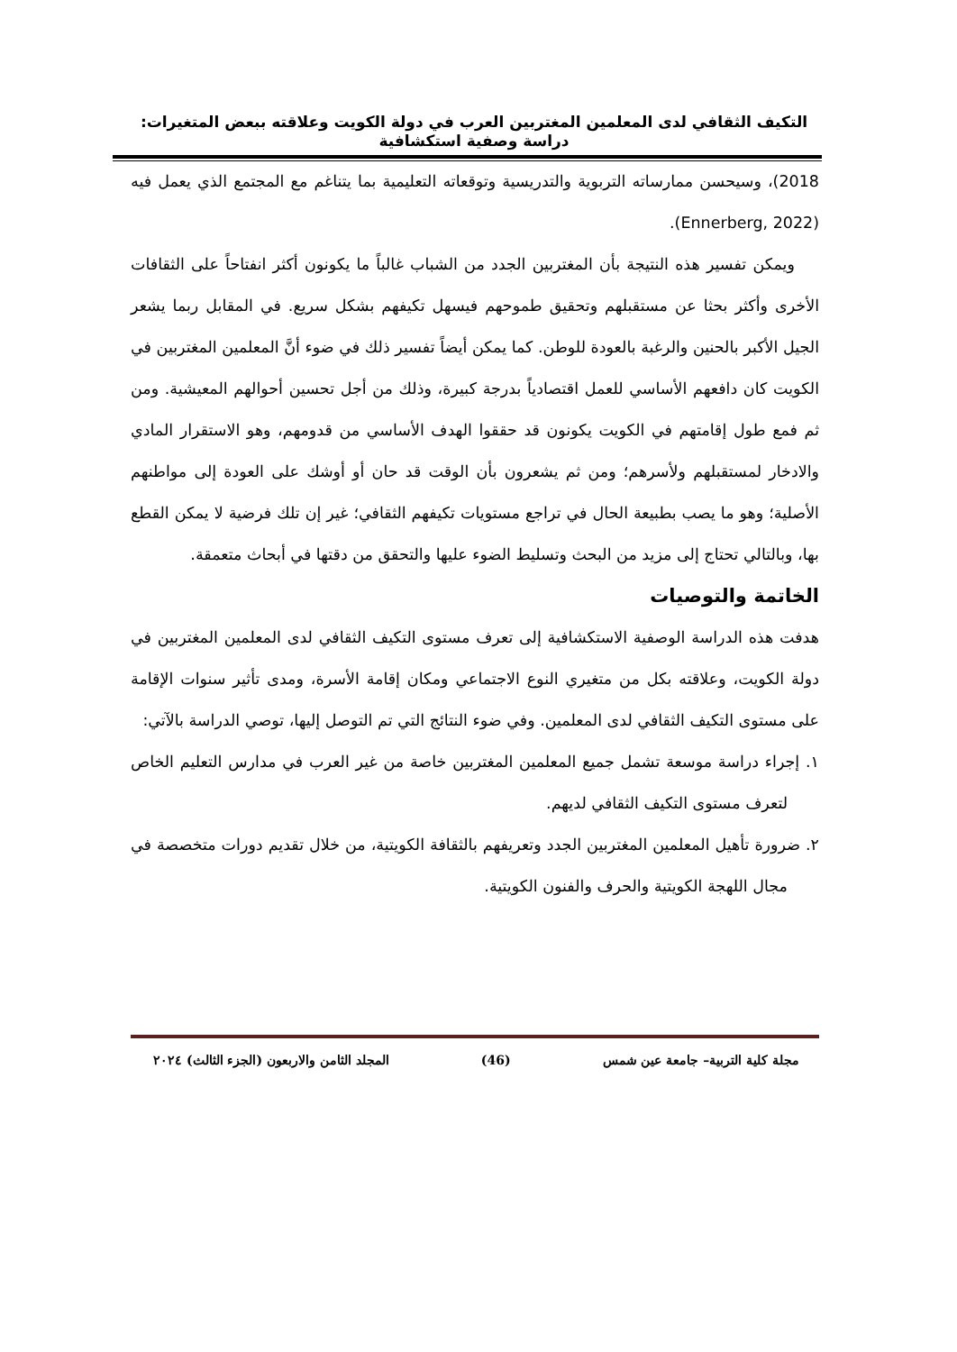التكيف الثقافي لدى المعلمين المغتربين العرب في دولة الكويت وعلاقته ببعض المتغيرات: دراسة وصفية استكشافية
2018)، وسيحسن ممارساته التربوية والتدريسية وتوقعاته التعليمية بما يتناغم مع المجتمع الذي يعمل فيه (Ennerberg, 2022).
ويمكن تفسير هذه النتيجة بأن المغتربين الجدد من الشباب غالباً ما يكونون أكثر انفتاحاً على الثقافات الأخرى وأكثر بحثا عن مستقبلهم وتحقيق طموحهم فيسهل تكيفهم بشكل سريع. في المقابل ربما يشعر الجيل الأكبر بالحنين والرغبة بالعودة للوطن. كما يمكن أيضاً تفسير ذلك في ضوء أنَّ المعلمين المغتربين في الكويت كان دافعهم الأساسي للعمل اقتصادياً بدرجة كبيرة، وذلك من أجل تحسين أحوالهم المعيشية. ومن ثم فمع طول إقامتهم في الكويت يكونون قد حققوا الهدف الأساسي من قدومهم، وهو الاستقرار المادي والادخار لمستقبلهم ولأسرهم؛ ومن ثم يشعرون بأن الوقت قد حان أو أوشك على العودة إلى مواطنهم الأصلية؛ وهو ما يصب بطبيعة الحال في تراجع مستويات تكيفهم الثقافي؛ غير إن تلك فرضية لا يمكن القطع بها، وبالتالي تحتاج إلى مزيد من البحث وتسليط الضوء عليها والتحقق من دقتها في أبحاث متعمقة.
الخاتمة والتوصيات
هدفت هذه الدراسة الوصفية الاستكشافية إلى تعرف مستوى التكيف الثقافي لدى المعلمين المغتربين في دولة الكويت، وعلاقته بكل من متغيري النوع الاجتماعي ومكان إقامة الأسرة، ومدى تأثير سنوات الإقامة على مستوى التكيف الثقافي لدى المعلمين. وفي ضوء النتائج التي تم التوصل إليها، توصي الدراسة بالآتي:
١. إجراء دراسة موسعة تشمل جميع المعلمين المغتربين خاصة من غير العرب في مدارس التعليم الخاص لتعرف مستوى التكيف الثقافي لديهم.
٢. ضرورة تأهيل المعلمين المغتربين الجدد وتعريفهم بالثقافة الكويتية، من خلال تقديم دورات متخصصة في مجال اللهجة الكويتية والحرف والفنون الكويتية.
مجلة كلية التربية– جامعة عين شمس (46) المجلد الثامن والاربعون (الجزء الثالث) ٢٠٢٤